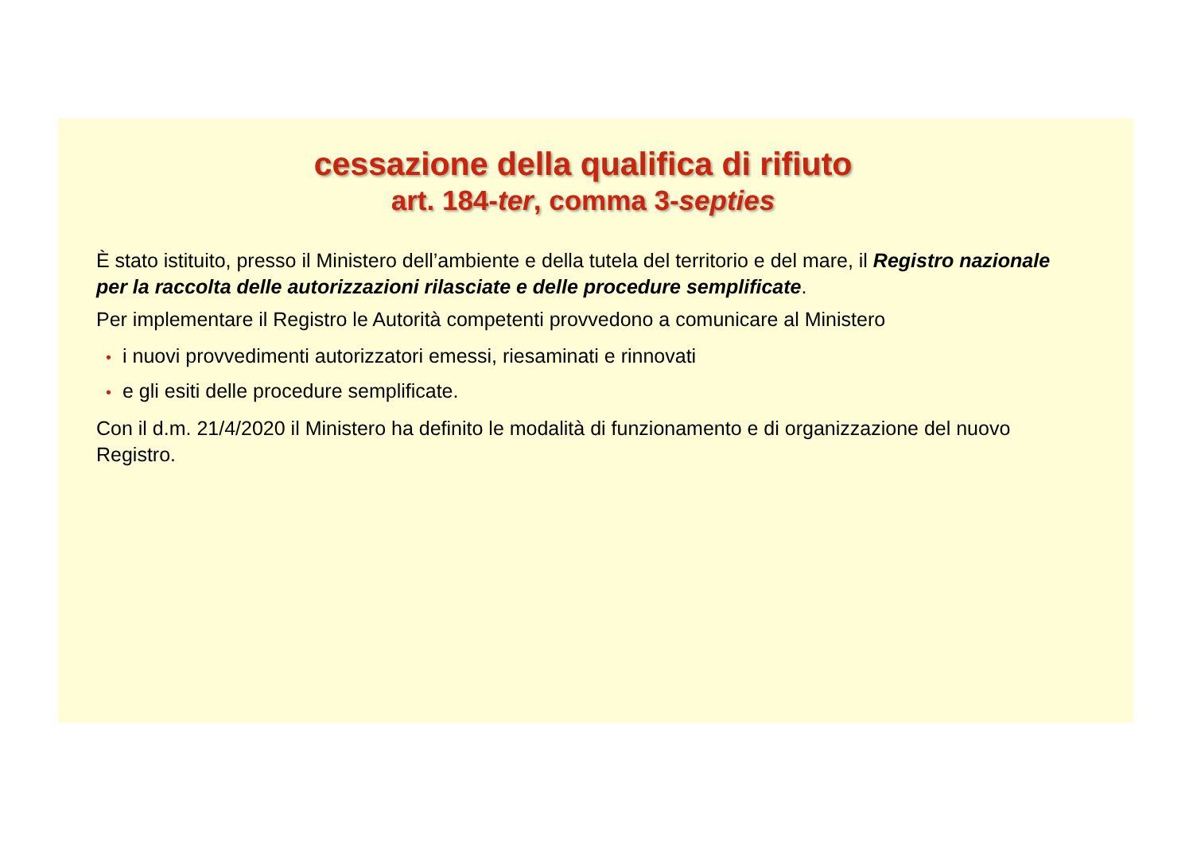cessazione della qualifica di rifiuto
art. 184-ter, comma 3-septies
È stato istituito, presso il Ministero dell’ambiente e della tutela del territorio e del mare, il Registro nazionale per la raccolta delle autorizzazioni rilasciate e delle procedure semplificate.
Per implementare il Registro le Autorità competenti provvedono a comunicare al Ministero
• i nuovi provvedimenti autorizzatori emessi, riesaminati e rinnovati
• e gli esiti delle procedure semplificate.
Con il d.m. 21/4/2020 il Ministero ha definito le modalità di funzionamento e di organizzazione del nuovo Registro.